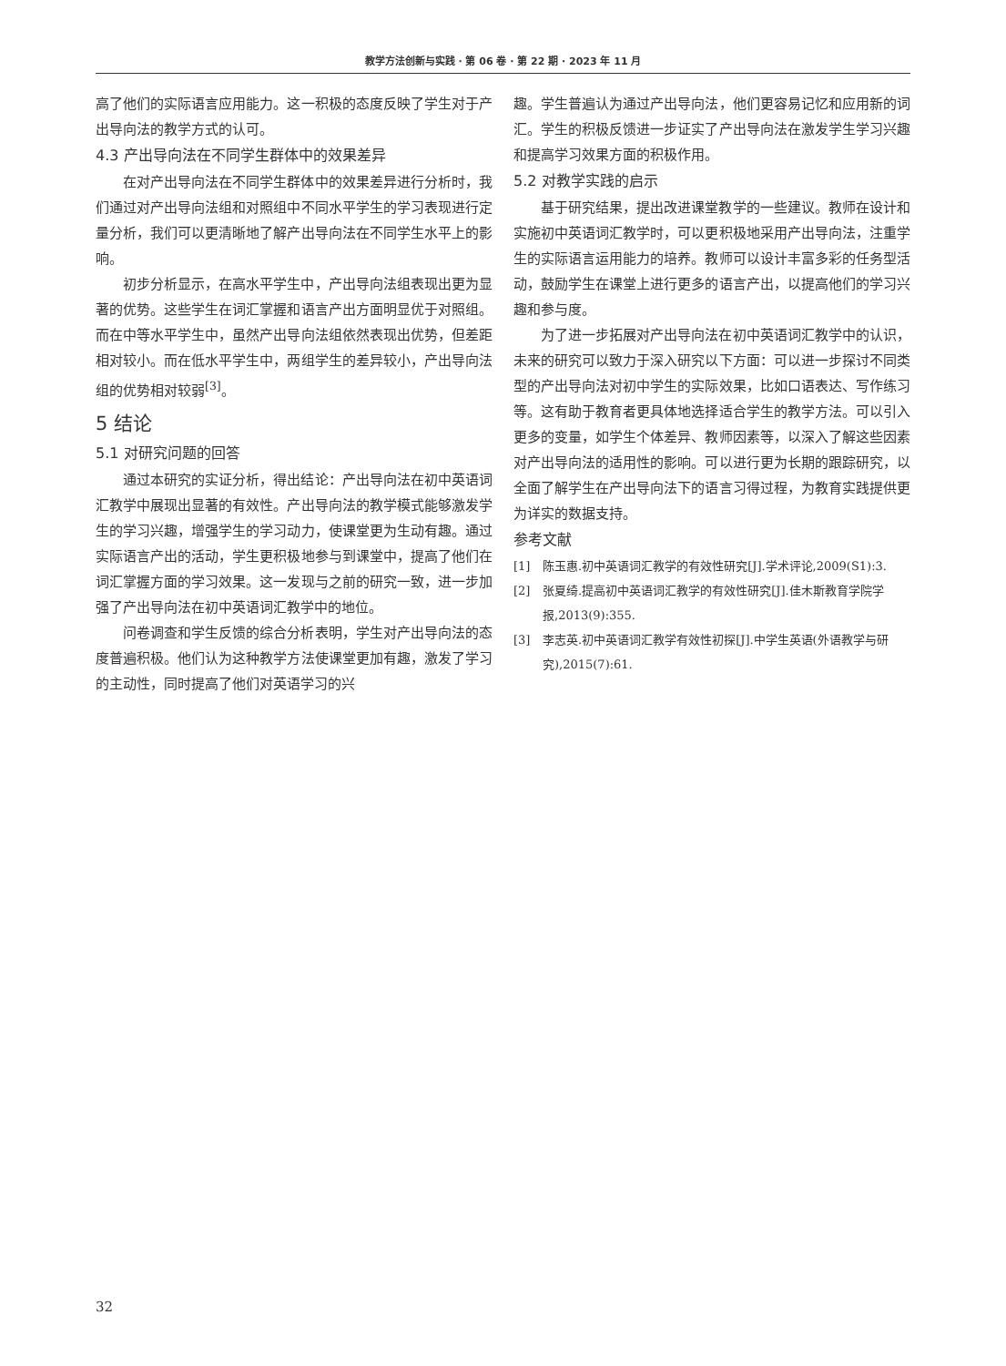教学方法创新与实践 · 第 06 卷 · 第 22 期 · 2023 年 11 月
高了他们的实际语言应用能力。这一积极的态度反映了学生对于产出导向法的教学方式的认可。
4.3 产出导向法在不同学生群体中的效果差异
在对产出导向法在不同学生群体中的效果差异进行分析时，我们通过对产出导向法组和对照组中不同水平学生的学习表现进行定量分析，我们可以更清晰地了解产出导向法在不同学生水平上的影响。
初步分析显示，在高水平学生中，产出导向法组表现出更为显著的优势。这些学生在词汇掌握和语言产出方面明显优于对照组。而在中等水平学生中，虽然产出导向法组依然表现出优势，但差距相对较小。而在低水平学生中，两组学生的差异较小，产出导向法组的优势相对较弱<sup>[3]</sup>。
5 结论
5.1 对研究问题的回答
通过本研究的实证分析，得出结论：产出导向法在初中英语词汇教学中展现出显著的有效性。产出导向法的教学模式能够激发学生的学习兴趣，增强学生的学习动力，使课堂更为生动有趣。通过实际语言产出的活动，学生更积极地参与到课堂中，提高了他们在词汇掌握方面的学习效果。这一发现与之前的研究一致，进一步加强了产出导向法在初中英语词汇教学中的地位。
问卷调查和学生反馈的综合分析表明，学生对产出导向法的态度普遍积极。他们认为这种教学方法使课堂更加有趣，激发了学习的主动性，同时提高了他们对英语学习的兴
趣。学生普遍认为通过产出导向法，他们更容易记忆和应用新的词汇。学生的积极反馈进一步证实了产出导向法在激发学生学习兴趣和提高学习效果方面的积极作用。
5.2 对教学实践的启示
基于研究结果，提出改进课堂教学的一些建议。教师在设计和实施初中英语词汇教学时，可以更积极地采用产出导向法，注重学生的实际语言运用能力的培养。教师可以设计丰富多彩的任务型活动，鼓励学生在课堂上进行更多的语言产出，以提高他们的学习兴趣和参与度。
为了进一步拓展对产出导向法在初中英语词汇教学中的认识，未来的研究可以致力于深入研究以下方面：可以进一步探讨不同类型的产出导向法对初中学生的实际效果，比如口语表达、写作练习等。这有助于教育者更具体地选择适合学生的教学方法。可以引入更多的变量，如学生个体差异、教师因素等，以深入了解这些因素对产出导向法的适用性的影响。可以进行更为长期的跟踪研究，以全面了解学生在产出导向法下的语言习得过程，为教育实践提供更为详实的数据支持。
参考文献
[1] 陈玉惠.初中英语词汇教学的有效性研究[J].学术评论,2009(S1):3.
[2] 张夏绮.提高初中英语词汇教学的有效性研究[J].佳木斯教育学院学报,2013(9):355.
[3] 李志英.初中英语词汇教学有效性初探[J].中学生英语(外语教学与研究),2015(7):61.
32